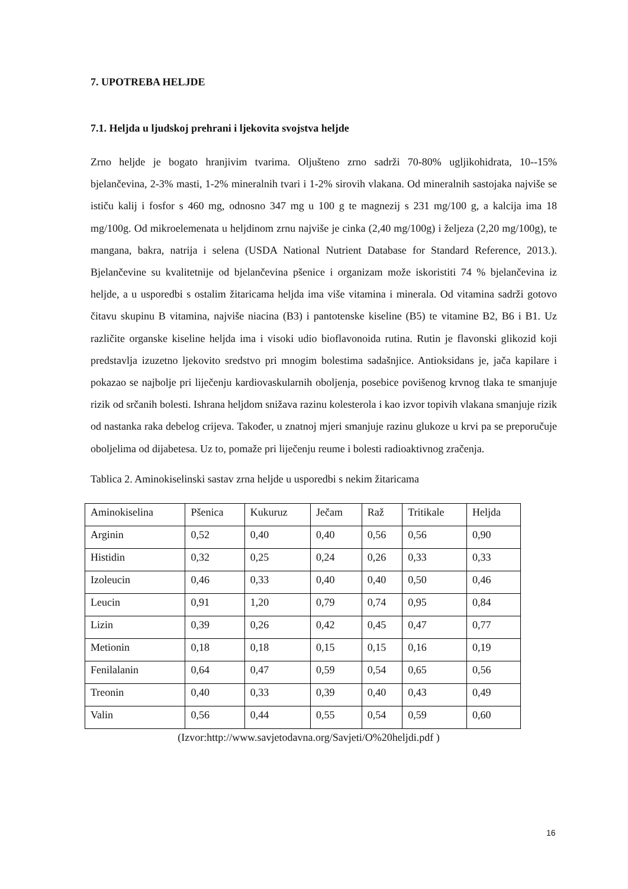7. UPOTREBA HELJDE
7.1. Heljda u ljudskoj prehrani i ljekovita svojstva heljde
Zrno heljde je bogato hranjivim tvarima. Oljušteno zrno sadrži 70-80% ugljikohidrata, 10--15% bjelančevina, 2-3% masti, 1-2% mineralnih tvari i 1-2% sirovih vlakana. Od mineralnih sastojaka najviše se ističu kalij i fosfor s 460 mg, odnosno 347 mg u 100 g te magnezij s 231 mg/100 g, a kalcija ima 18 mg/100g. Od mikroelemenata u heljdinom zrnu najviše je cinka (2,40 mg/100g) i željeza (2,20 mg/100g), te mangana, bakra, natrija i selena (USDA National Nutrient Database for Standard Reference, 2013.). Bjelančevine su kvalitetnije od bjelančevina pšenice i organizam može iskoristiti 74 % bjelančevina iz heljde, a u usporedbi s ostalim žitaricama heljda ima više vitamina i minerala. Od vitamina sadrži gotovo čitavu skupinu B vitamina, najviše niacina (B3) i pantotenske kiseline (B5) te vitamine B2, B6 i B1. Uz različite organske kiseline heljda ima i visoki udio bioflavonoida rutina. Rutin je flavonski glikozid koji predstavlja izuzetno ljekovito sredstvo pri mnogim bolestima sadašnjice. Antioksidans je, jača kapilare i pokazao se najbolje pri liječenju kardiovaskularnih oboljenja, posebice povišenog krvnog tlaka te smanjuje rizik od srčanih bolesti. Ishrana heljdom snižava razinu kolesterola i kao izvor topivih vlakana smanjuje rizik od nastanka raka debelog crijeva. Također, u znatnoj mjeri smanjuje razinu glukoze u krvi pa se preporučuje oboljelima od dijabetesa. Uz to, pomaže pri liječenju reume i bolesti radioaktivnog zračenja.
Tablica 2. Aminokiselinski sastav zrna heljde u usporedbi s nekim žitaricama
| Aminokiselina | Pšenica | Kukuruz | Ječam | Raž | Tritikale | Heljda |
| --- | --- | --- | --- | --- | --- | --- |
| Arginin | 0,52 | 0,40 | 0,40 | 0,56 | 0,56 | 0,90 |
| Histidin | 0,32 | 0,25 | 0,24 | 0,26 | 0,33 | 0,33 |
| Izoleucin | 0,46 | 0,33 | 0,40 | 0,40 | 0,50 | 0,46 |
| Leucin | 0,91 | 1,20 | 0,79 | 0,74 | 0,95 | 0,84 |
| Lizin | 0,39 | 0,26 | 0,42 | 0,45 | 0,47 | 0,77 |
| Metionin | 0,18 | 0,18 | 0,15 | 0,15 | 0,16 | 0,19 |
| Fenilalanin | 0,64 | 0,47 | 0,59 | 0,54 | 0,65 | 0,56 |
| Treonin | 0,40 | 0,33 | 0,39 | 0,40 | 0,43 | 0,49 |
| Valin | 0,56 | 0,44 | 0,55 | 0,54 | 0,59 | 0,60 |
(Izvor:http://www.savjetodavna.org/Savjeti/O%20heljdi.pdf )
16